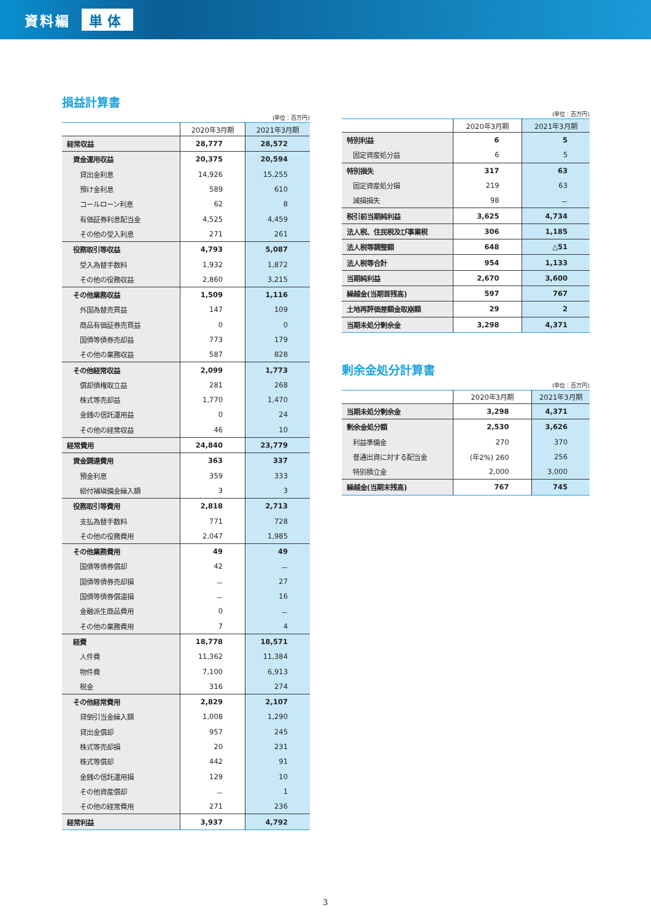資料編 単体
損益計算書
(単位：百万円)
| | 2020年3月期 | 2021年3月期 |
| --- | --- | --- |
| 経常収益 | 28,777 | 28,572 |
| 資金運用収益 | 20,375 | 20,594 |
| 貸出金利息 | 14,926 | 15,255 |
| 預け金利息 | 589 | 610 |
| コールローン利息 | 62 | 8 |
| 有価証券利息配当金 | 4,525 | 4,459 |
| その他の受入利息 | 271 | 261 |
| 役務取引等収益 | 4,793 | 5,087 |
| 受入為替手数料 | 1,932 | 1,872 |
| その他の役務収益 | 2,860 | 3,215 |
| その他業務収益 | 1,509 | 1,116 |
| 外国為替売買益 | 147 | 109 |
| 商品有価証券売買益 | 0 | 0 |
| 国債等債券売却益 | 773 | 179 |
| その他の業務収益 | 587 | 828 |
| その他経常収益 | 2,099 | 1,773 |
| 償却債権取立益 | 281 | 268 |
| 株式等売却益 | 1,770 | 1,470 |
| 金銭の信託運用益 | 0 | 24 |
| その他の経常収益 | 46 | 10 |
| 経常費用 | 24,840 | 23,779 |
| 資金調達費用 | 363 | 337 |
| 預金利息 | 359 | 333 |
| 給付補塡備金繰入額 | 3 | 3 |
| 役務取引等費用 | 2,818 | 2,713 |
| 支払為替手数料 | 771 | 728 |
| その他の役務費用 | 2,047 | 1,985 |
| その他業務費用 | 49 | 49 |
| 国債等債券償却 | 42 | － |
| 国債等債券売却損 | － | 27 |
| 国債等債券償還損 | － | 16 |
| 金融派生商品費用 | 0 | － |
| その他の業務費用 | 7 | 4 |
| 経費 | 18,778 | 18,571 |
| 人件費 | 11,362 | 11,384 |
| 物件費 | 7,100 | 6,913 |
| 税金 | 316 | 274 |
| その他経常費用 | 2,829 | 2,107 |
| 貸倒引当金繰入額 | 1,008 | 1,290 |
| 貸出金償却 | 957 | 245 |
| 株式等売却損 | 20 | 231 |
| 株式等償却 | 442 | 91 |
| 金銭の信託運用損 | 129 | 10 |
| その他資産償却 | － | 1 |
| その他の経常費用 | 271 | 236 |
| 経常利益 | 3,937 | 4,792 |
(単位：百万円)
| | 2020年3月期 | 2021年3月期 |
| --- | --- | --- |
| 特別利益 | 6 | 5 |
| 固定資産処分益 | 6 | 5 |
| 特別損失 | 317 | 63 |
| 固定資産処分損 | 219 | 63 |
| 減損損失 | 98 | － |
| 税引前当期純利益 | 3,625 | 4,734 |
| 法人税、住民税及び事業税 | 306 | 1,185 |
| 法人税等調整額 | 648 | △51 |
| 法人税等合計 | 954 | 1,133 |
| 当期純利益 | 2,670 | 3,600 |
| 繰越金(当期首残高) | 597 | 767 |
| 土地再評価差額金取崩額 | 29 | 2 |
| 当期未処分剰余金 | 3,298 | 4,371 |
剰余金処分計算書
(単位：百万円)
| | 2020年3月期 | 2021年3月期 |
| --- | --- | --- |
| 当期未処分剰余金 | 3,298 | 4,371 |
| 剰余金処分額 | 2,530 | 3,626 |
| 利益準備金 | 270 | 370 |
| 普通出資に対する配当金 | (年2%) 260 | 256 |
| 特別積立金 | 2,000 | 3,000 |
| 繰越金(当期末残高) | 767 | 745 |
3